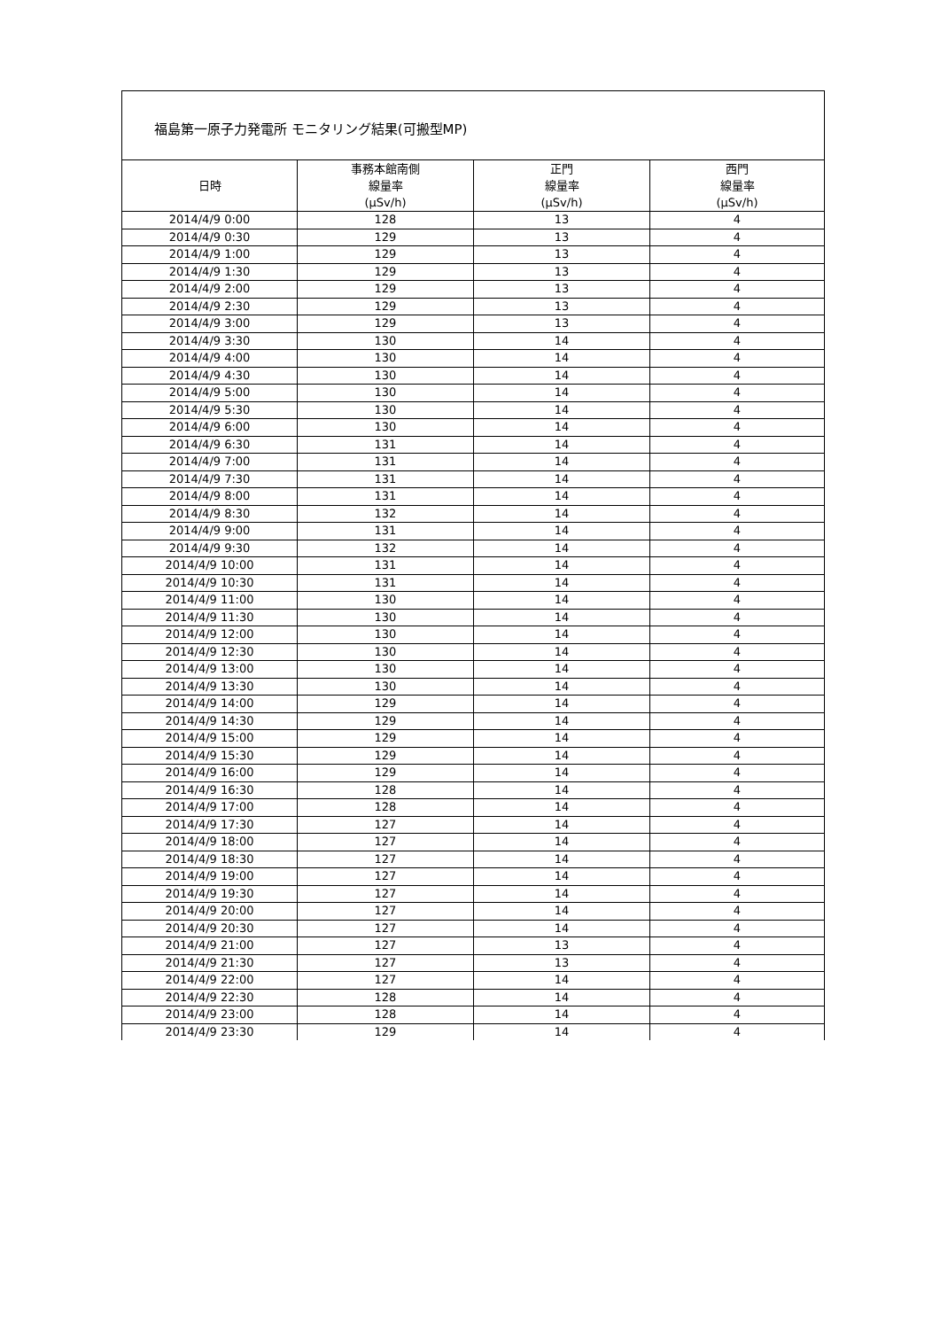福島第一原子力発電所 モニタリング結果(可搬型MP)
| 日時 | 事務本館南側 線量率 (μSv/h) | 正門 線量率 (μSv/h) | 西門 線量率 (μSv/h) |
| --- | --- | --- | --- |
| 2014/4/9 0:00 | 128 | 13 | 4 |
| 2014/4/9 0:30 | 129 | 13 | 4 |
| 2014/4/9 1:00 | 129 | 13 | 4 |
| 2014/4/9 1:30 | 129 | 13 | 4 |
| 2014/4/9 2:00 | 129 | 13 | 4 |
| 2014/4/9 2:30 | 129 | 13 | 4 |
| 2014/4/9 3:00 | 129 | 13 | 4 |
| 2014/4/9 3:30 | 130 | 14 | 4 |
| 2014/4/9 4:00 | 130 | 14 | 4 |
| 2014/4/9 4:30 | 130 | 14 | 4 |
| 2014/4/9 5:00 | 130 | 14 | 4 |
| 2014/4/9 5:30 | 130 | 14 | 4 |
| 2014/4/9 6:00 | 130 | 14 | 4 |
| 2014/4/9 6:30 | 131 | 14 | 4 |
| 2014/4/9 7:00 | 131 | 14 | 4 |
| 2014/4/9 7:30 | 131 | 14 | 4 |
| 2014/4/9 8:00 | 131 | 14 | 4 |
| 2014/4/9 8:30 | 132 | 14 | 4 |
| 2014/4/9 9:00 | 131 | 14 | 4 |
| 2014/4/9 9:30 | 132 | 14 | 4 |
| 2014/4/9 10:00 | 131 | 14 | 4 |
| 2014/4/9 10:30 | 131 | 14 | 4 |
| 2014/4/9 11:00 | 130 | 14 | 4 |
| 2014/4/9 11:30 | 130 | 14 | 4 |
| 2014/4/9 12:00 | 130 | 14 | 4 |
| 2014/4/9 12:30 | 130 | 14 | 4 |
| 2014/4/9 13:00 | 130 | 14 | 4 |
| 2014/4/9 13:30 | 130 | 14 | 4 |
| 2014/4/9 14:00 | 129 | 14 | 4 |
| 2014/4/9 14:30 | 129 | 14 | 4 |
| 2014/4/9 15:00 | 129 | 14 | 4 |
| 2014/4/9 15:30 | 129 | 14 | 4 |
| 2014/4/9 16:00 | 129 | 14 | 4 |
| 2014/4/9 16:30 | 128 | 14 | 4 |
| 2014/4/9 17:00 | 128 | 14 | 4 |
| 2014/4/9 17:30 | 127 | 14 | 4 |
| 2014/4/9 18:00 | 127 | 14 | 4 |
| 2014/4/9 18:30 | 127 | 14 | 4 |
| 2014/4/9 19:00 | 127 | 14 | 4 |
| 2014/4/9 19:30 | 127 | 14 | 4 |
| 2014/4/9 20:00 | 127 | 14 | 4 |
| 2014/4/9 20:30 | 127 | 14 | 4 |
| 2014/4/9 21:00 | 127 | 13 | 4 |
| 2014/4/9 21:30 | 127 | 13 | 4 |
| 2014/4/9 22:00 | 127 | 14 | 4 |
| 2014/4/9 22:30 | 128 | 14 | 4 |
| 2014/4/9 23:00 | 128 | 14 | 4 |
| 2014/4/9 23:30 | 129 | 14 | 4 |